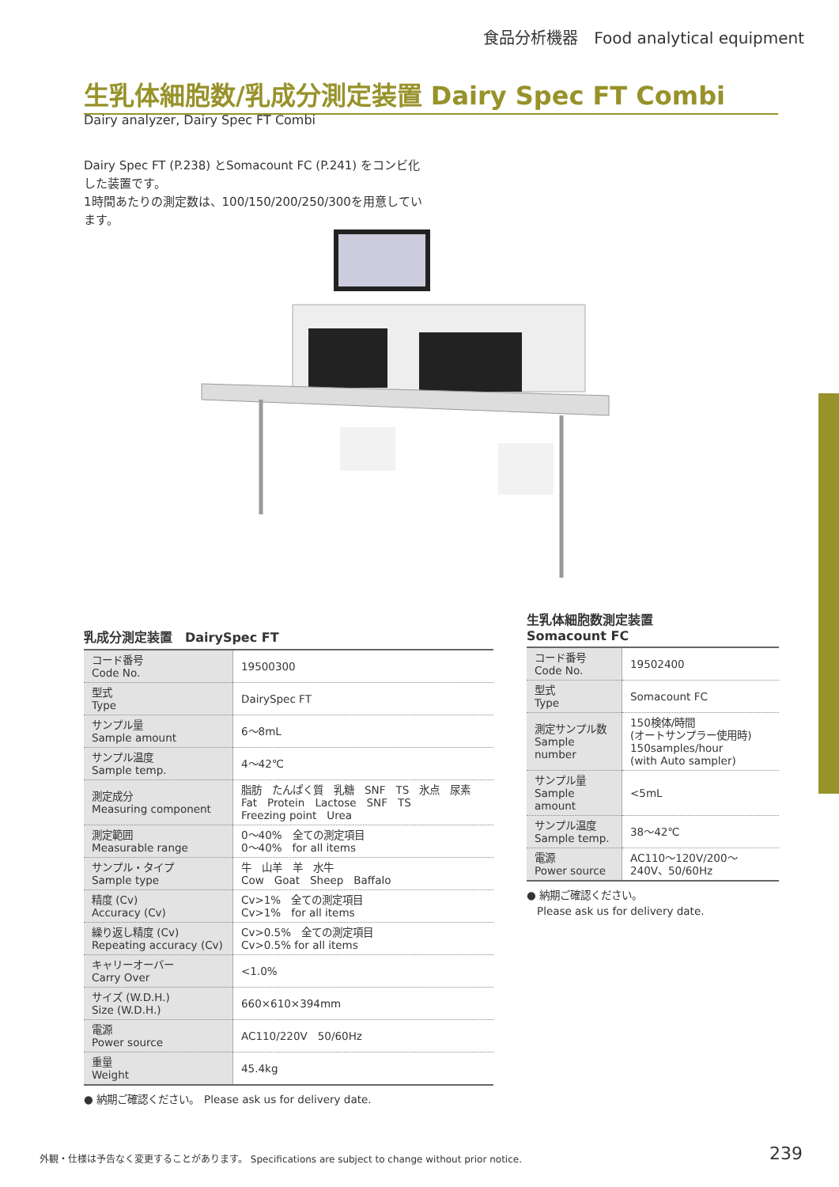食品分析機器　Food analytical equipment
生乳体細胞数/乳成分測定装置 Dairy Spec FT Combi
Dairy analyzer, Dairy Spec FT Combi
Dairy Spec FT (P.238) とSomacount FC (P.241) をコンビ化した装置です。
1時間あたりの測定数は、100/150/200/250/300を用意しています。
乳成分測定装置　DairySpec FT
| コード番号 Code No. | 19500300 |
| 型式 Type | DairySpec FT |
| サンプル量 Sample amount | 6～8mL |
| サンプル温度 Sample temp. | 4～42℃ |
| 測定成分 Measuring component | 脂肪 たんぱく質 乳糖 SNF TS 氷点 尿素 Fat Protein Lactose SNF TS Freezing point Urea |
| 測定範囲 Measurable range | 0～40% 全ての測定項目 0～40% for all items |
| サンプル・タイプ Sample type | 牛 山羊 羊 水牛 Cow Goat Sheep Baffalo |
| 精度 (Cv) Accuracy (Cv) | Cv>1% 全ての測定項目 Cv>1% for all items |
| 繰り返し精度 (Cv) Repeating accuracy (Cv) | Cv>0.5% 全ての測定項目 Cv>0.5% for all items |
| キャリーオーバー Carry Over | <1.0% |
| サイズ (W.D.H.) Size (W.D.H.) | 660×610×394mm |
| 電源 Power source | AC110/220V 50/60Hz |
| 重量 Weight | 45.4kg |
● 納期ご確認ください。　Please ask us for delivery date.
生乳体細胞数測定装置
Somacount FC
| コード番号 Code No. | 19502400 |
| 型式 Type | Somacount FC |
| 測定サンプル数 Sample number | 150検体/時間 (オートサンプラー使用時) 150samples/hour (with Auto sampler) |
| サンプル量 Sample amount | <5mL |
| サンプル温度 Sample temp. | 38～42℃ |
| 電源 Power source | AC110～120V/200～240V、50/60Hz |
● 納期ご確認ください。
　Please ask us for delivery date.
外観・仕様は予告なく変更することがあります。 Specifications are subject to change without prior notice.
239